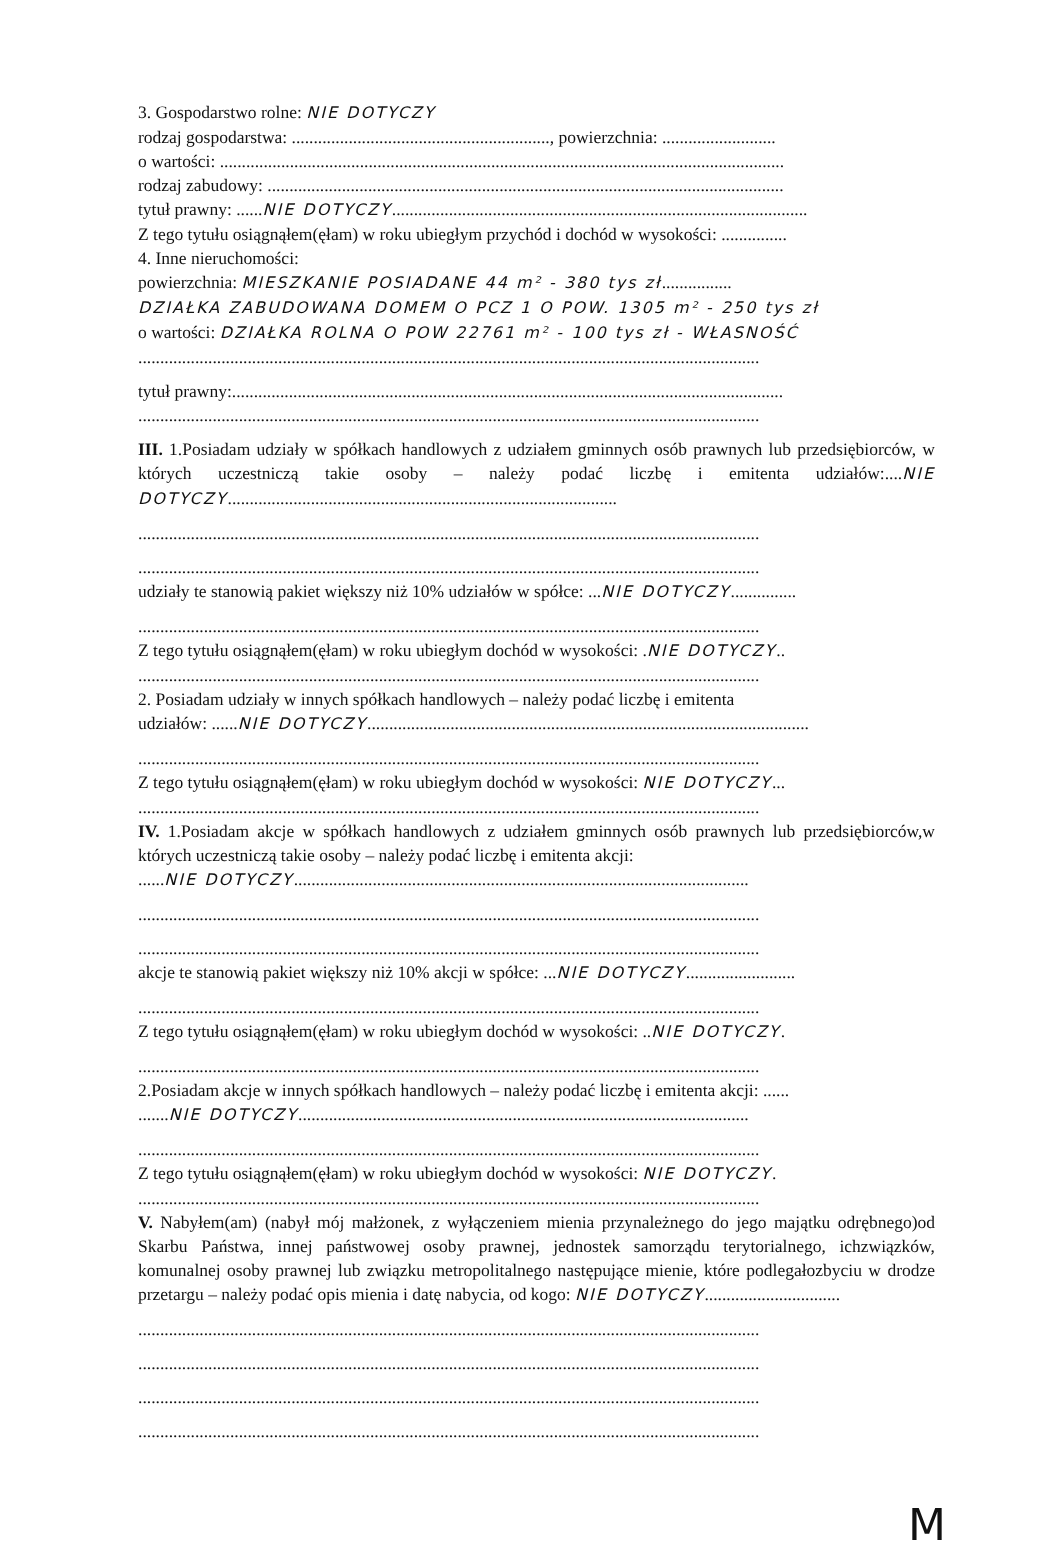3. Gospodarstwo rolne: NIE DOTYCZY
rodzaj gospodarstwa: ..........................................................., powierzchnia: ..........................
o wartości: .................................................................................................................................
rodzaj zabudowy: ......................................................................................................................
tytuł prawny: ......NIE DOTYCZY...............................................................................................
Z tego tytułu osiągnąłem(ęłam) w roku ubiegłym przychód i dochód w wysokości: ...............
4. Inne nieruchomości:
powierzchnia: MIESZKANIE POSIADANE 44 m² - 380 tys zł................
DZIAŁKA ZABUDOWANA DOMEM O PCZ 1 O POW. 1305 m² - 250 tys zł
o wartości: DZIAŁKA ROLNA O POW 22761 m² - 100 tys zł - WŁASNOŚĆ
..............................................................................................................................................
tytuł prawny:..............................................................................................................................
..............................................................................................................................................
III. 1.Posiadam udziały w spółkach handlowych z udziałem gminnych osób prawnych lub przedsiębiorców, w których uczestniczą takie osoby – należy podać liczbę i emitenta udziałów:....NIE DOTYCZY.........................................................................................
..............................................................................................................................................
..............................................................................................................................................
udziały te stanowią pakiet większy niż 10% udziałów w spółce: ...NIE DOTYCZY...............
..............................................................................................................................................
Z tego tytułu osiągnąłem(ęłam) w roku ubiegłym dochód w wysokości: .NIE DOTYCZY..
..............................................................................................................................................
2. Posiadam udziały w innych spółkach handlowych – należy podać liczbę i emitenta
udziałów: ......NIE DOTYCZY.....................................................................................................
..............................................................................................................................................
Z tego tytułu osiągnąłem(ęłam) w roku ubiegłym dochód w wysokości: NIE DOTYCZY...
..............................................................................................................................................
IV. 1.Posiadam akcje w spółkach handlowych z udziałem gminnych osób prawnych lub przedsiębiorców,w których uczestniczą takie osoby – należy podać liczbę i emitenta akcji:
......NIE DOTYCZY........................................................................................................
..............................................................................................................................................
..............................................................................................................................................
akcje te stanowią pakiet większy niż 10% akcji w spółce: ...NIE DOTYCZY.........................
..............................................................................................................................................
Z tego tytułu osiągnąłem(ęłam) w roku ubiegłym dochód w wysokości: ..NIE DOTYCZY.
..............................................................................................................................................
2.Posiadam akcje w innych spółkach handlowych – należy podać liczbę i emitenta akcji: ......
.......NIE DOTYCZY.......................................................................................................
..............................................................................................................................................
Z tego tytułu osiągnąłem(ęłam) w roku ubiegłym dochód w wysokości: NIE DOTYCZY.
..............................................................................................................................................
V. Nabyłem(am) (nabył mój małżonek, z wyłączeniem mienia przynależnego do jego majątku odrębnego)od Skarbu Państwa, innej państwowej osoby prawnej, jednostek samorządu terytorialnego, ichzwiązków, komunalnej osoby prawnej lub związku metropolitalnego następujące mienie, które podlegałozbyciu w drodze przetargu – należy podać opis mienia i datę nabycia, od kogo: NIE DOTYCZY...............................
..............................................................................................................................................
..............................................................................................................................................
..............................................................................................................................................
..............................................................................................................................................
M